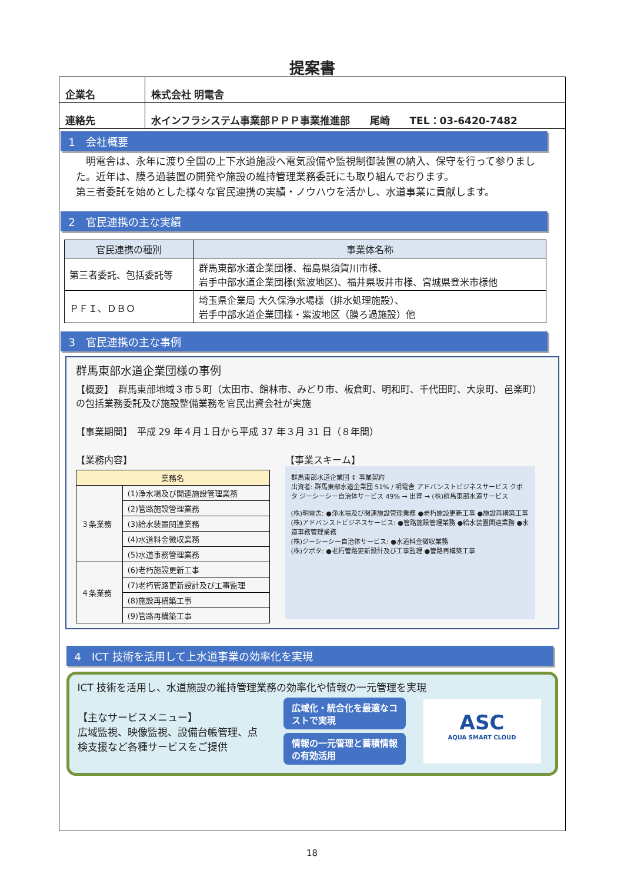提案書
| 企業名 | 株式会社 明電舎 |
| 連絡先 | 水インフラシステム事業部ＰＰＰ事業推進部 尾崎 TEL：03-6420-7482 |
1　会社概要
　明電舎は、永年に渡り全国の上下水道施設へ電気設備や監視制御装置の納入、保守を行って参りました。近年は、膜ろ過装置の開発や施設の維持管理業務委託にも取り組んでおります。
第三者委託を始めとした様々な官民連携の実績・ノウハウを活かし、水道事業に貢献します。
2　官民連携の主な実績
| 官民連携の種別 | 事業体名称 |
| --- | --- |
| 第三者委託、包括委託等 | 群馬東部水道企業団様、福島県須賀川市様、 岩手中部水道企業団様(紫波地区)、福井県坂井市様、宮城県登米市様他 |
| ＰＦＩ、ＤＢＯ | 埼玉県企業局 大久保浄水場様（排水処理施設）、 岩手中部水道企業団様・紫波地区（膜ろ過施設）他 |
3　官民連携の主な事例
群馬東部水道企業団様の事例
【概要】　群馬東部地域３市５町（太田市、館林市、みどり市、板倉町、明和町、千代田町、大泉町、邑楽町）の包括業務委託及び施設整備業務を官民出資会社が実施
【事業期間】　平成 29 年４月１日から平成 37 年３月 31 日（８年間）
【業務内容】
| 業務名 | |
| --- | --- |
| ３条業務 | (1)浄水場及び関連施設管理業務 |
| | (2)管路施設管理業務 |
| | (3)給水装置関連業務 |
| | (4)水道料金徴収業務 |
| | (5)水道事務管理業務 |
| ４条業務 | (6)老朽施設更新工事 |
| | (7)老朽管路更新設計及び工事監理 |
| | (8)施設再構築工事 |
| | (9)管路再構築工事 |
【事業スキーム】
群馬東部水道企業団 ↕ 事業契約
出資者: 群馬東部水道企業団 51% / 明電舎 アドバンストビジネスサービス クボタ ジーシーシー自治体サービス 49% → 出資 → (株)群馬東部水道サービス
(株)明電舎: ●浄水場及び関連施設管理業務 ●老朽施設更新工事 ●施設再構築工事
(株)アドバンストビジネスサービス: ●管路施設管理業務 ●給水装置関連業務 ●水道事務管理業務
(株)ジーシーシー自治体サービス: ●水道料金徴収業務
(株)クボタ: ●老朽管路更新設計及び工事監理 ●管路再構築工事
4　ICT 技術を活用して上水道事業の効率化を実現
ICT 技術を活用し、水道施設の維持管理業務の効率化や情報の一元管理を実現
【主なサービスメニュー】
広域監視、映像監視、設備台帳管理、点検支援など各種サービスをご提供
広域化・統合化を最適なコストで実現
情報の一元管理と蓄積情報の有効活用
ASC
AQUA SMART CLOUD
18